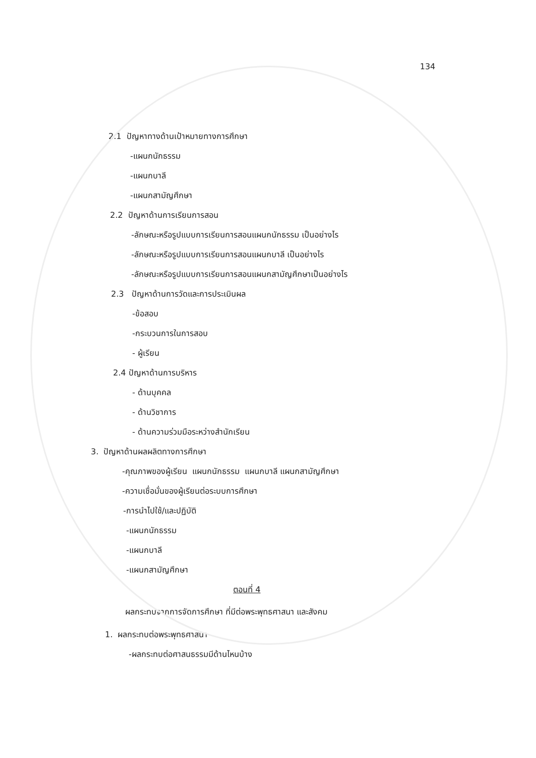134
2.1 ปัญหาทางด้านเป้าหมายทางการศึกษา
-แผนกนักธรรม
-แผนกบาลี
-แผนกสามัญศึกษา
2.2 ปัญหาด้านการเรียนการสอน
-ลักษณะหรือรูปแบบการเรียนการสอนแผนกนักธรรม เป็นอย่างไร
-ลักษณะหรือรูปแบบการเรียนการสอนแผนกบาลี เป็นอย่างไร
-ลักษณะหรือรูปแบบการเรียนการสอนแผนกสามัญศึกษาเป็นอย่างไร
2.3 ปัญหาด้านการวัดและการประเมินผล
-ข้อสอบ
-กระบวนการในการสอบ
- ผู้เรียน
2.4 ปัญหาด้านการบริหาร
- ด้านบุคคล
- ด้านวิชาการ
- ด้านความร่วมมือระหว่างสำนักเรียน
3. ปัญหาด้านผลผลิตทางการศึกษา
-คุณภาพของผู้เรียน แผนกนักธรรม แผนกบาลี แผนกสามัญศึกษา
-ความเชื่อมั่นของผู้เรียนต่อระบบการศึกษา
-การนำไปใช้/และปฏิบัติ
-แผนกนักธรรม
-แผนกบาลี
-แผนกสามัญศึกษา
ตอนที่ 4
ผลกระทบจากการจัดการศึกษา ที่มีต่อพระพุทธศาสนา และสังคม
1. ผลกระทบต่อพระพุทธศาสนา
-ผลกระทบต่อศาสนธรรมมีด้านไหนบ้าง